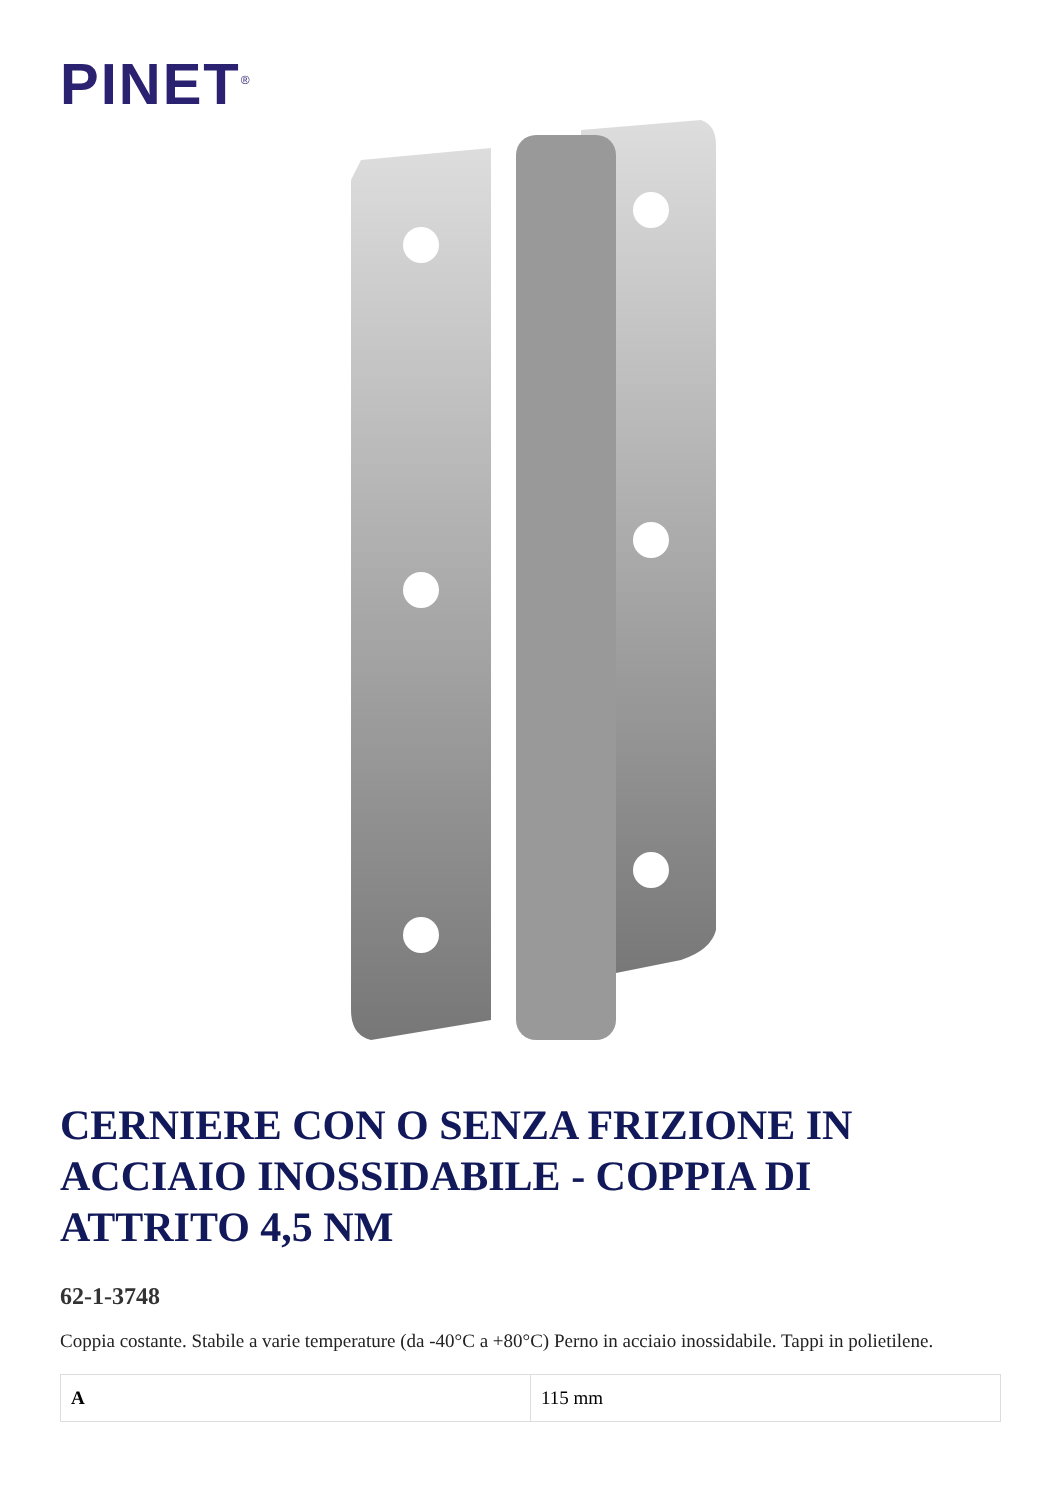PINET<sup>®</sup>
CERNIERE CON O SENZA FRIZIONE IN ACCIAIO INOSSIDABILE - COPPIA DI ATTRITO 4,5 NM
62-1-3748
Coppia costante. Stabile a varie temperature (da -40°C a +80°C) Perno in acciaio inossidabile. Tappi in polietilene.
| A | 115 mm |